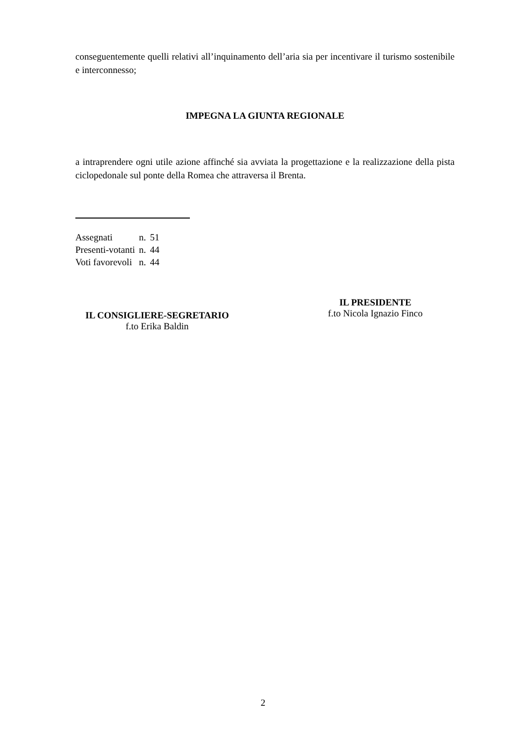conseguentemente quelli relativi all’inquinamento dell’aria sia per incentivare il turismo sostenibile e interconnesso;
IMPEGNA LA GIUNTA REGIONALE
a intraprendere ogni utile azione affinché sia avviata la progettazione e la realizzazione della pista ciclopedonale sul ponte della Romea che attraversa il Brenta.
| Assegnati | n. | 51 |
| Presenti-votanti | n. | 44 |
| Voti favorevoli | n. | 44 |
IL CONSIGLIERE-SEGRETARIO
f.to Erika Baldin
IL PRESIDENTE
f.to Nicola Ignazio Finco
2